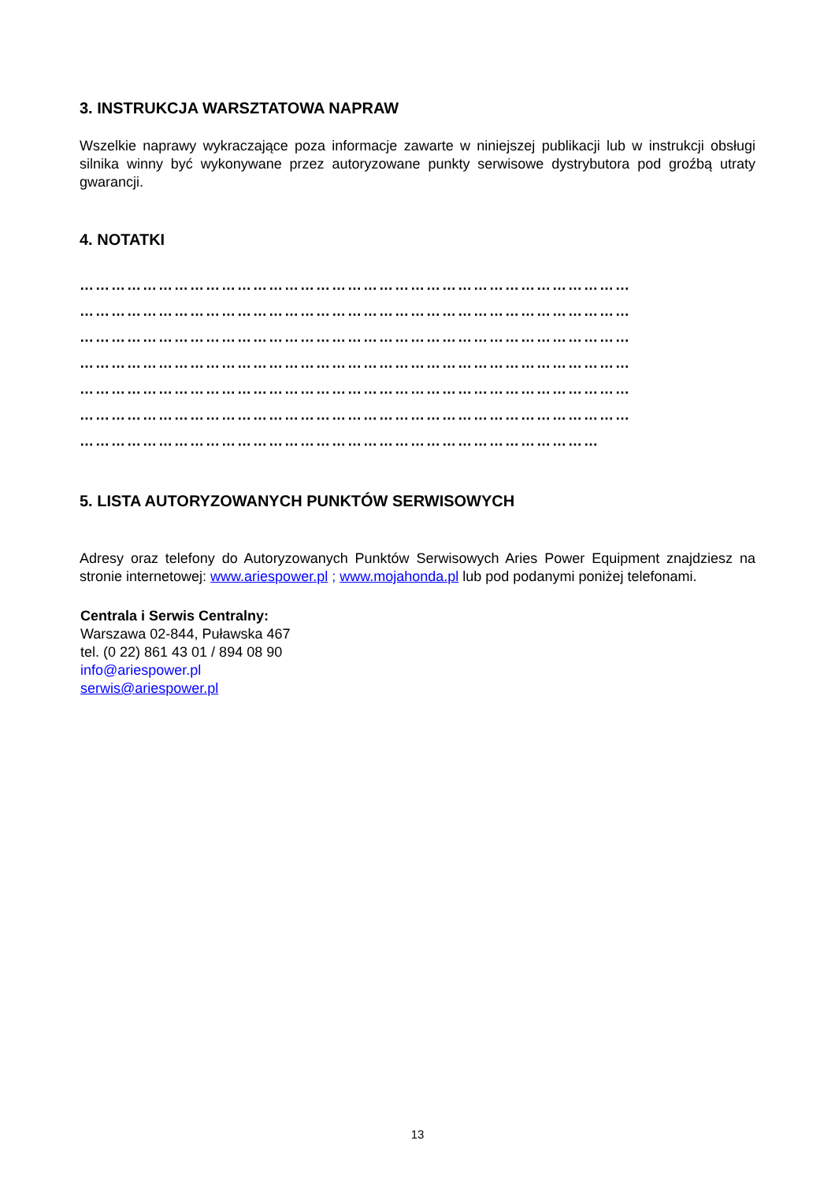3. INSTRUKCJA WARSZTATOWA NAPRAW
Wszelkie naprawy wykraczające poza informacje zawarte w niniejszej publikacji lub w instrukcji obsługi silnika winny być wykonywane przez autoryzowane punkty serwisowe dystrybutora pod groźbą utraty gwarancji.
4. NOTATKI
……………………………………………………………………………………………
……………………………………………………………………………………………
……………………………………………………………………………………………
……………………………………………………………………………………………
……………………………………………………………………………………………
……………………………………………………………………………………………
………………………………………………………………………………………
5. LISTA AUTORYZOWANYCH PUNKTÓW SERWISOWYCH
Adresy oraz telefony do Autoryzowanych Punktów Serwisowych Aries Power Equipment znajdziesz na stronie internetowej: www.ariespower.pl ; www.mojahonda.pl lub pod podanymi poniżej telefonami.
Centrala i Serwis Centralny:
Warszawa 02-844, Puławska 467
tel. (0 22) 861 43 01 / 894 08 90
info@ariespower.pl
serwis@ariespower.pl
13